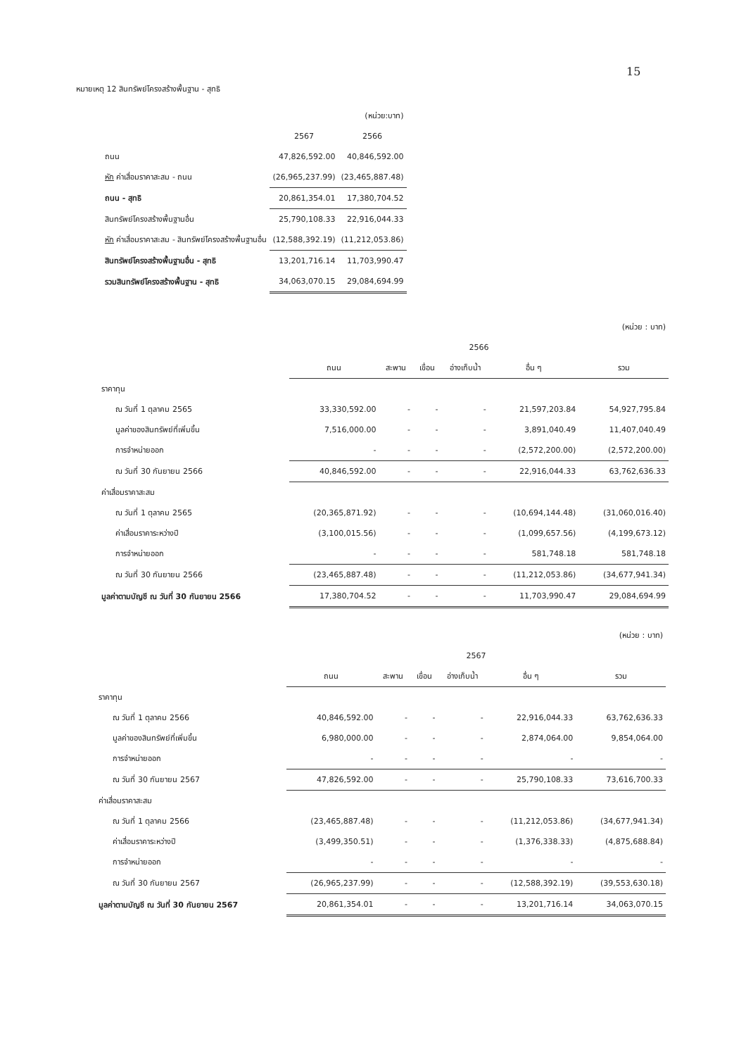15
หมายเหตุ 12 สินทรัพย์โครงสร้างพื้นฐาน - สุทธิ
| | | (หน่วย:บาท) |
| | 2567 | 2566 |
| ถนน | 47,826,592.00 | 40,846,592.00 |
| หัก ค่าเสื่อมราคาสะสม - ถนน | (26,965,237.99) | (23,465,887.48) |
| ถนน - สุทธิ | 20,861,354.01 | 17,380,704.52 |
| สินทรัพย์โครงสร้างพื้นฐานอื่น | 25,790,108.33 | 22,916,044.33 |
| หัก ค่าเสื่อมราคาสะสม - สินทรัพย์โครงสร้างพื้นฐานอื่น | (12,588,392.19) | (11,212,053.86) |
| สินทรัพย์โครงสร้างพื้นฐานอื่น - สุทธิ | 13,201,716.14 | 11,703,990.47 |
| รวมสินทรัพย์โครงสร้างพื้นฐาน - สุทธิ | 34,063,070.15 | 29,084,694.99 |
| (หน่วย : บาท) | | | | | | |
| | 2566 | | | | | |
| | ถนน | สะพาน | เขื่อน | อ่างเก็บน้ำ | อื่น ๆ | รวม |
| ราคาทุน | | | | | | |
| ณ วันที่ 1 ตุลาคม 2565 | 33,330,592.00 | - | - | - | 21,597,203.84 | 54,927,795.84 |
| มูลค่าของสินทรัพย์ที่เพิ่มขึ้น | 7,516,000.00 | - | - | - | 3,891,040.49 | 11,407,040.49 |
| การจำหน่ายออก | - | - | - | - | (2,572,200.00) | (2,572,200.00) |
| ณ วันที่ 30 กันยายน 2566 | 40,846,592.00 | - | - | - | 22,916,044.33 | 63,762,636.33 |
| ค่าเสื่อมราคาสะสม | | | | | | |
| ณ วันที่ 1 ตุลาคม 2565 | (20,365,871.92) | - | - | - | (10,694,144.48) | (31,060,016.40) |
| ค่าเสื่อมราคาระหว่างปี | (3,100,015.56) | - | - | - | (1,099,657.56) | (4,199,673.12) |
| การจำหน่ายออก | - | - | - | - | 581,748.18 | 581,748.18 |
| ณ วันที่ 30 กันยายน 2566 | (23,465,887.48) | - | - | - | (11,212,053.86) | (34,677,941.34) |
| มูลค่าตามบัญชี ณ วันที่ 30 กันยายน 2566 | 17,380,704.52 | - | - | - | 11,703,990.47 | 29,084,694.99 |
| (หน่วย : บาท) | | | | | | |
| | 2567 | | | | | |
| | ถนน | สะพาน | เขื่อน | อ่างเก็บน้ำ | อื่น ๆ | รวม |
| ราคาทุน | | | | | | |
| ณ วันที่ 1 ตุลาคม 2566 | 40,846,592.00 | - | - | - | 22,916,044.33 | 63,762,636.33 |
| มูลค่าของสินทรัพย์ที่เพิ่มขึ้น | 6,980,000.00 | - | - | - | 2,874,064.00 | 9,854,064.00 |
| การจำหน่ายออก | - | - | - | - | - | - |
| ณ วันที่ 30 กันยายน 2567 | 47,826,592.00 | - | - | - | 25,790,108.33 | 73,616,700.33 |
| ค่าเสื่อมราคาสะสม | | | | | | |
| ณ วันที่ 1 ตุลาคม 2566 | (23,465,887.48) | - | - | - | (11,212,053.86) | (34,677,941.34) |
| ค่าเสื่อมราคาระหว่างปี | (3,499,350.51) | - | - | - | (1,376,338.33) | (4,875,688.84) |
| การจำหน่ายออก | - | - | - | - | - | - |
| ณ วันที่ 30 กันยายน 2567 | (26,965,237.99) | - | - | - | (12,588,392.19) | (39,553,630.18) |
| มูลค่าตามบัญชี ณ วันที่ 30 กันยายน 2567 | 20,861,354.01 | - | - | - | 13,201,716.14 | 34,063,070.15 |